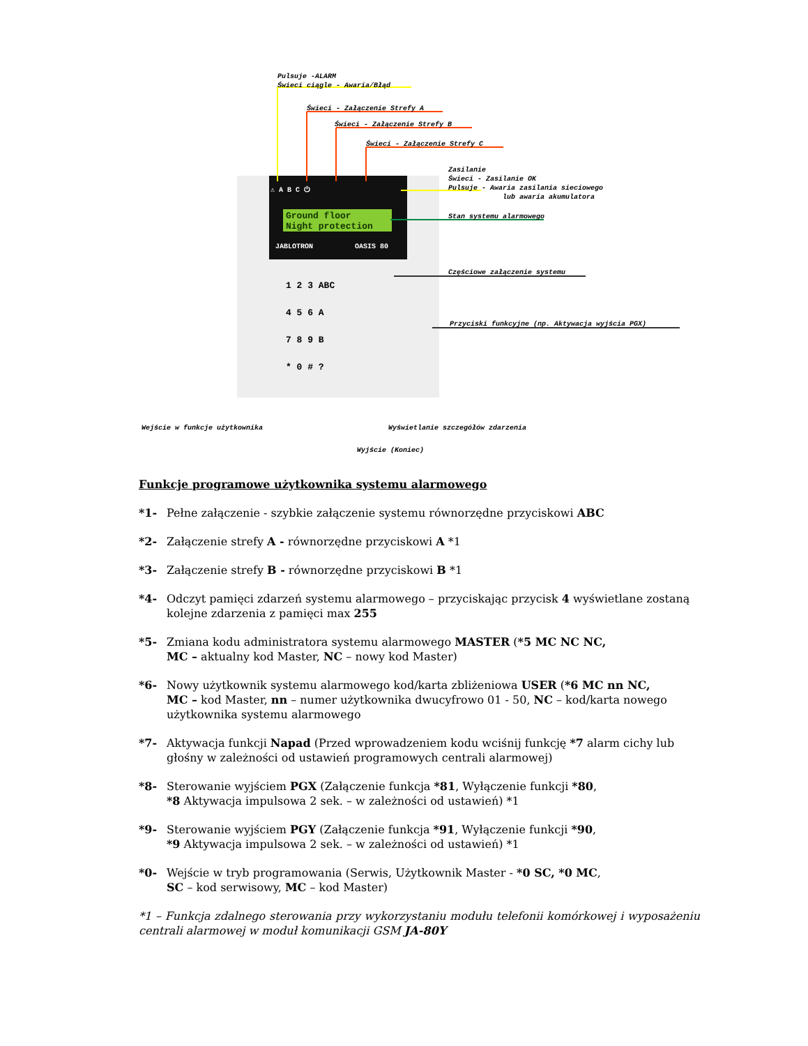Pulsuje -ALARM
Świeci ciągle - Awaria/Błąd
Świeci - Załączenie Strefy A
Świeci - Załączenie Strefy B
Świeci - Załączenie Strefy C
⚠ A B C ⏻
Ground floor
Night protection
JABLOTRON OASIS 80
1 2 3 ABC
4 5 6 A
7 8 9 B
* 0 # ?
Zasilanie
Świeci - Zasilanie OK
Pulsuje - Awaria zasilania sieciowego
lub awaria akumulatora
Stan systemu alarmowego
Częściowe załączenie systemu
Przyciski funkcyjne (np. Aktywacja wyjścia PGX)
Wejście w funkcje użytkownika Wyświetlanie szczegółów zdarzenia
Wyjście (Koniec)
Funkcje programowe użytkownika systemu alarmowego
*1- Pełne załączenie - szybkie załączenie systemu równorzędne przyciskowi ABC
*2- Załączenie strefy A - równorzędne przyciskowi A *1
*3- Załączenie strefy B - równorzędne przyciskowi B *1
*4- Odczyt pamięci zdarzeń systemu alarmowego – przyciskając przycisk 4 wyświetlane zostaną kolejne zdarzenia z pamięci max 255
*5- Zmiana kodu administratora systemu alarmowego MASTER (*5 MC NC NC,
MC – aktualny kod Master, NC – nowy kod Master)
*6- Nowy użytkownik systemu alarmowego kod/karta zbliżeniowa USER (*6 MC nn NC,
MC – kod Master, nn – numer użytkownika dwucyfrowo 01 - 50, NC – kod/karta nowego użytkownika systemu alarmowego
*7- Aktywacja funkcji Napad (Przed wprowadzeniem kodu wciśnij funkcję *7 alarm cichy lub głośny w zależności od ustawień programowych centrali alarmowej)
*8- Sterowanie wyjściem PGX (Załączenie funkcja *81, Wyłączenie funkcji *80,
*8 Aktywacja impulsowa 2 sek. – w zależności od ustawień) *1
*9- Sterowanie wyjściem PGY (Załączenie funkcja *91, Wyłączenie funkcji *90,
*9 Aktywacja impulsowa 2 sek. – w zależności od ustawień) *1
*0- Wejście w tryb programowania (Serwis, Użytkownik Master - *0 SC, *0 MC,
SC – kod serwisowy, MC – kod Master)
*1 – Funkcja zdalnego sterowania przy wykorzystaniu modułu telefonii komórkowej i wyposażeniu centrali alarmowej w moduł komunikacji GSM JA-80Y